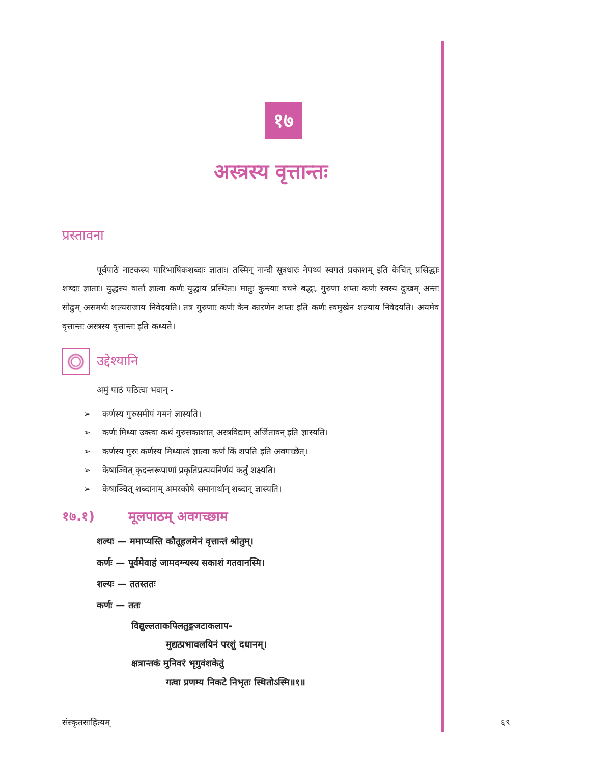१७
अस्त्रस्य वृत्तान्तः
प्रस्तावना
    पूर्वपाठे नाटकस्य पारिभाषिकशब्दाः ज्ञाताः। तस्मिन् नान्दी सूत्रधारः नेपथ्यं स्वगतं प्रकाशम् इति केचित् प्रसिद्धाः शब्दाः ज्ञाताः। युद्धस्य वार्तां ज्ञात्वा कर्णः युद्धाय प्रस्थितः। मातुः कुन्त्याः वचने बद्धः, गुरुणा शप्तः कर्णः स्वस्य दुःखम् अन्तः सोढुम् असमर्थः शल्यराजाय निवेदयति। तत्र गुरुणाः कर्णः केन कारणेन शप्तः इति कर्णः स्वमुखेन शल्याय निवेदयति। अयमेव वृत्तान्तः अस्त्रस्य वृत्तान्तः इति कथ्यते।
उद्देश्यानि
अमुं पाठं पठित्वा भवान् -
➢  कर्णस्य गुरुसमीपं गमनं ज्ञास्यति।
➢  कर्णः मिथ्या उक्त्वा कथं गुरुसकाशात् अस्त्रविद्याम् अर्जितावन् इति ज्ञास्यति।
➢  कर्णस्य गुरुः कर्णस्य मिथ्यात्वं ज्ञात्वा कर्णं किं शपति इति अवगच्छेत्।
➢  केषाञ्चित् कृदन्तरूपाणां प्रकृतिप्रत्ययनिर्णयं कर्तुं शक्ष्यति।
➢  केषाञ्चित् शब्दानाम् अमरकोषे समानार्थान् शब्दान् ज्ञास्यति।
१७.१) मूलपाठम् अवगच्छाम
शल्यः — ममाप्यस्ति कौतूहलमेनं वृत्तान्तं श्रोतुम्।
कर्णः — पूर्वमेवाहं जामदग्न्यस्य सकाशं गतवानस्मि।
शल्यः — ततस्ततः
कर्णः — ततः
विद्युल्लताकपिलतुङ्गजटाकलाप-
मुद्यत्प्रभावलयिनं परशुं दधानम्।
क्षत्रान्तकं मुनिवरं भृगुवंशकेतुं
गत्वा प्रणम्य निकटे निभृतः स्थितोऽस्मि॥१॥
संस्कृतसाहित्यम् ६९